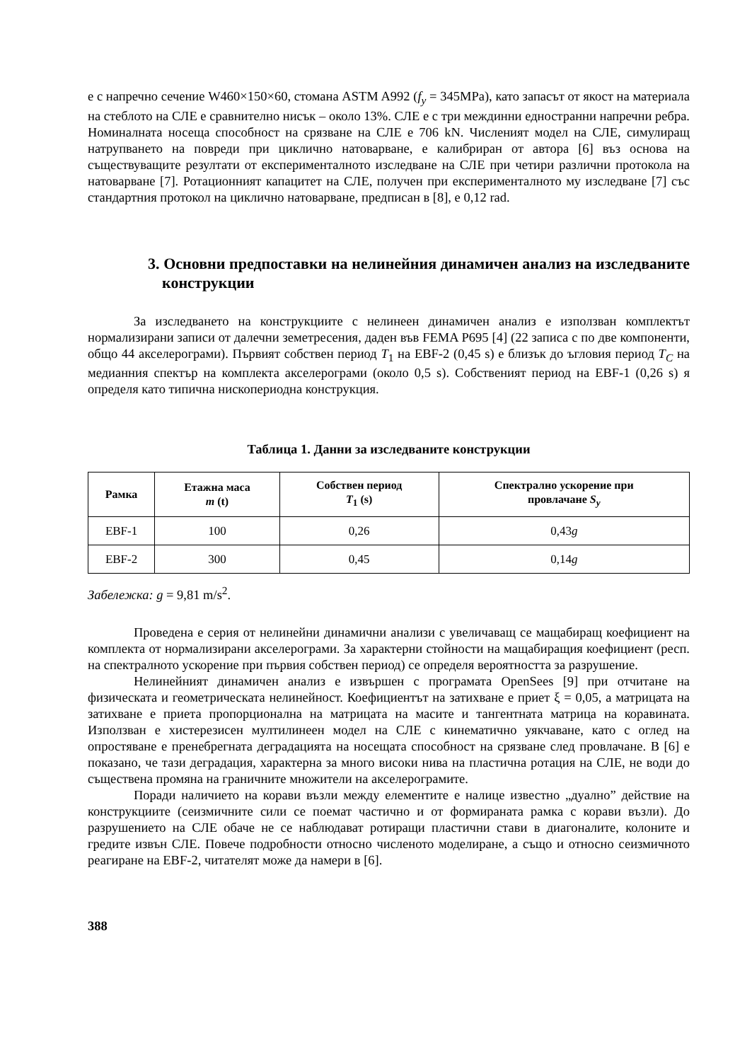е с напречно сечение W460×150×60, стомана ASTM A992 (f<sub>y</sub> = 345MPa), като запасът от якост на материала на стеблото на СЛЕ е сравнително нисък – около 13%. СЛЕ е с три междинни едностранни напречни ребра. Номиналната носеща способност на срязване на СЛЕ е 706 kN. Численият модел на СЛЕ, симулиращ натрупването на повреди при циклично натоварване, е калибриран от автора [6] въз основа на съществуващите резултати от експерименталното изследване на СЛЕ при четири различни протокола на натоварване [7]. Ротационният капацитет на СЛЕ, получен при експерименталното му изследване [7] със стандартния протокол на циклично натоварване, предписан в [8], е 0,12 rad.
3. Основни предпоставки на нелинейния динамичен анализ на изследваните конструкции
За изследването на конструкциите с нелинеен динамичен анализ е използван комплектът нормализирани записи от далечни земетресения, даден във FEMA P695 [4] (22 записа с по две компоненти, общо 44 акселерограми). Първият собствен период T<sub>1</sub> на EBF-2 (0,45 s) е близък до ъгловия период T<sub>C</sub> на медианния спектър на комплекта акселерограми (около 0,5 s). Собственият период на EBF-1 (0,26 s) я определя като типична нископериодна конструкция.
Таблица 1. Данни за изследваните конструкции
| Рамка | Етажна маса m (t) | Собствен период T<sub>1</sub> (s) | Спектрално ускорение при провлачане S<sub>y</sub> |
| --- | --- | --- | --- |
| EBF-1 | 100 | 0,26 | 0,43 g |
| EBF-2 | 300 | 0,45 | 0,14 g |
Забележка: g = 9,81 m/s<sup>2</sup>.
Проведена е серия от нелинейни динамични анализи с увеличаващ се мащабиращ коефициент на комплекта от нормализирани акселерограми. За характерни стойности на мащабиращия коефициент (респ. на спектралното ускорение при първия собствен период) се определя вероятността за разрушение.
Нелинейният динамичен анализ е извършен с програмата OpenSees [9] при отчитане на физическата и геометрическата нелинейност. Коефициентът на затихване е приет ξ = 0,05, а матрицата на затихване е приета пропорционална на матрицата на масите и тангентната матрица на коравината. Използван е хистерезисен мултилинеен модел на СЛЕ с кинематично уякчаване, като с оглед на опростяване е пренебрегната деградацията на носещата способност на срязване след провлачане. В [6] е показано, че тази деградация, характерна за много високи нива на пластична ротация на СЛЕ, не води до съществена промяна на граничните множители на акселерограмите.
Поради наличието на корави възли между елементите е налице известно „дуално” действие на конструкциите (сеизмичните сили се поемат частично и от формираната рамка с корави възли). До разрушението на СЛЕ обаче не се наблюдават ротиращи пластични стави в диагоналите, колоните и гредите извън СЛЕ. Повече подробности относно численото моделиране, а също и относно сеизмичното реагиране на EBF-2, читателят може да намери в [6].
388